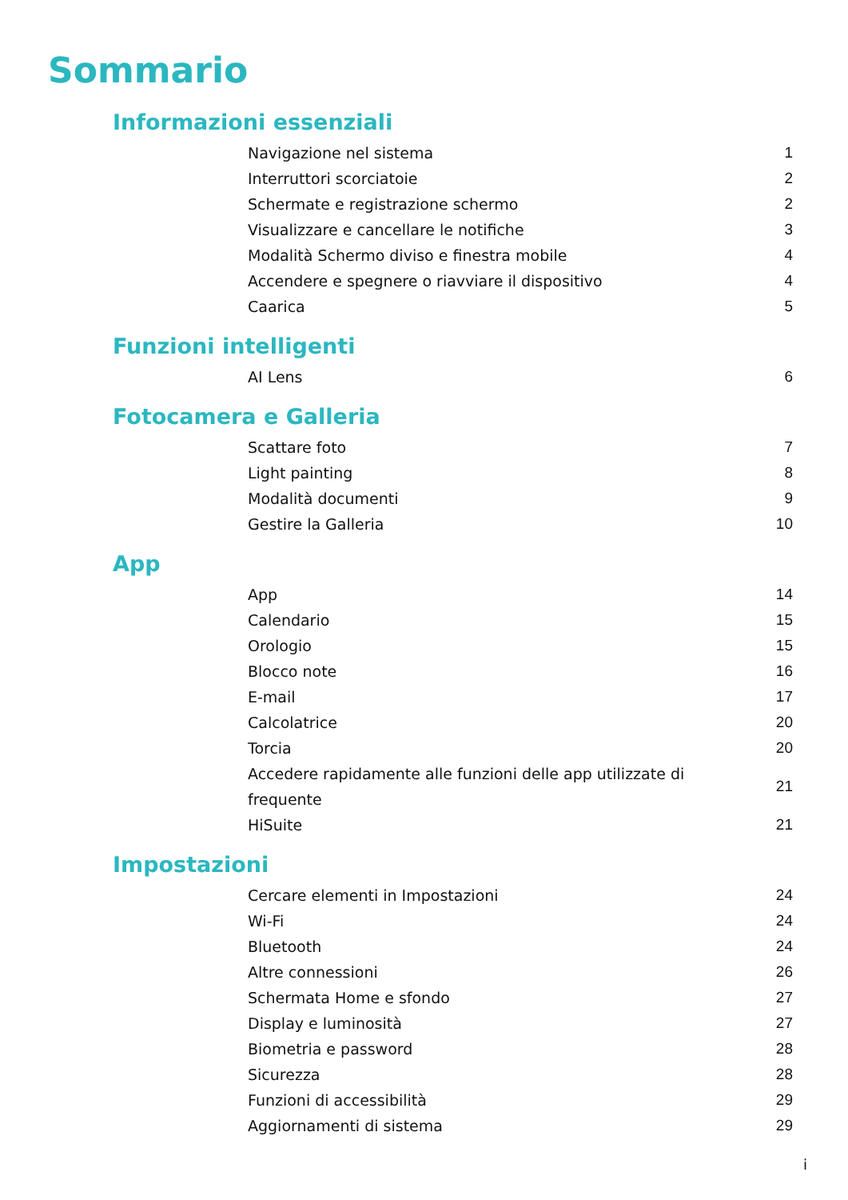Sommario
Informazioni essenziali
Navigazione nel sistema 1
Interruttori scorciatoie 2
Schermate e registrazione schermo 2
Visualizzare e cancellare le notifiche 3
Modalità Schermo diviso e finestra mobile 4
Accendere e spegnere o riavviare il dispositivo 4
Caarica 5
Funzioni intelligenti
AI Lens 6
Fotocamera e Galleria
Scattare foto 7
Light painting 8
Modalità documenti 9
Gestire la Galleria 10
App
App 14
Calendario 15
Orologio 15
Blocco note 16
E-mail 17
Calcolatrice 20
Torcia 20
Accedere rapidamente alle funzioni delle app utilizzate di frequente 21
HiSuite 21
Impostazioni
Cercare elementi in Impostazioni 24
Wi-Fi 24
Bluetooth 24
Altre connessioni 26
Schermata Home e sfondo 27
Display e luminosità 27
Biometria e password 28
Sicurezza 28
Funzioni di accessibilità 29
Aggiornamenti di sistema 29
i